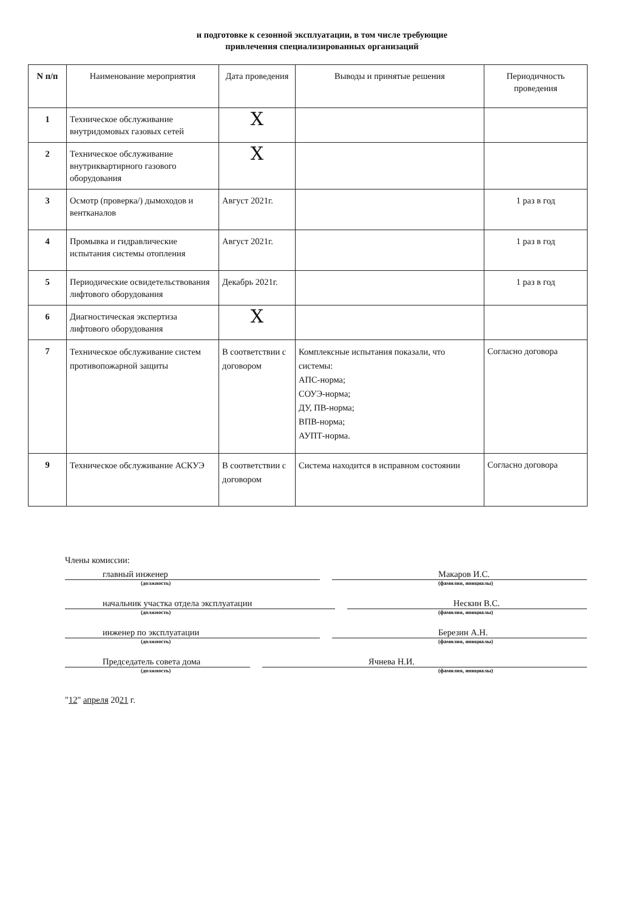и подготовке к сезонной эксплуатации, в том числе требующие
привлечения специализированных организаций
| N п/п | Наименование мероприятия | Дата проведения | Выводы и принятые решения | Периодичность проведения |
| --- | --- | --- | --- | --- |
| 1 | Техническое обслуживание внутридомовых газовых сетей | X | | |
| 2 | Техническое обслуживание внутриквартирного газового оборудования | X | | |
| 3 | Осмотр (проверка/) дымоходов и вентканалов | Август 2021г. | | 1 раз в год |
| 4 | Промывка и гидравлические испытания системы отопления | Август 2021г. | | 1 раз в год |
| 5 | Периодические освидетельствования лифтового оборудования | Декабрь 2021г. | | 1 раз в год |
| 6 | Диагностическая экспертиза лифтового оборудования | X | | |
| 7 | Техническое обслуживание систем противопожарной защиты | В соответствии с договором | Комплексные испытания показали, что системы: АПС-норма; СОУЭ-норма; ДУ, ПВ-норма; ВПВ-норма; АУПТ-норма. | Согласно договора |
| 9 | Техническое обслуживание АСКУЭ | В соответствии с договором | Система находится в исправном состоянии | Согласно договора |
Члены комиссии:
главный инженер Макаров И.С.
(должность) (фамилия, инициалы)
начальник участка отдела эксплуатации Нескин В.С.
(должность) (фамилия, инициалы)
инженер по эксплуатации Березин А.Н.
(должность) (фамилия, инициалы)
Председатель совета дома Ячнева Н.И.
(должность) (фамилия, инициалы)
"12" апреля 2021 г.